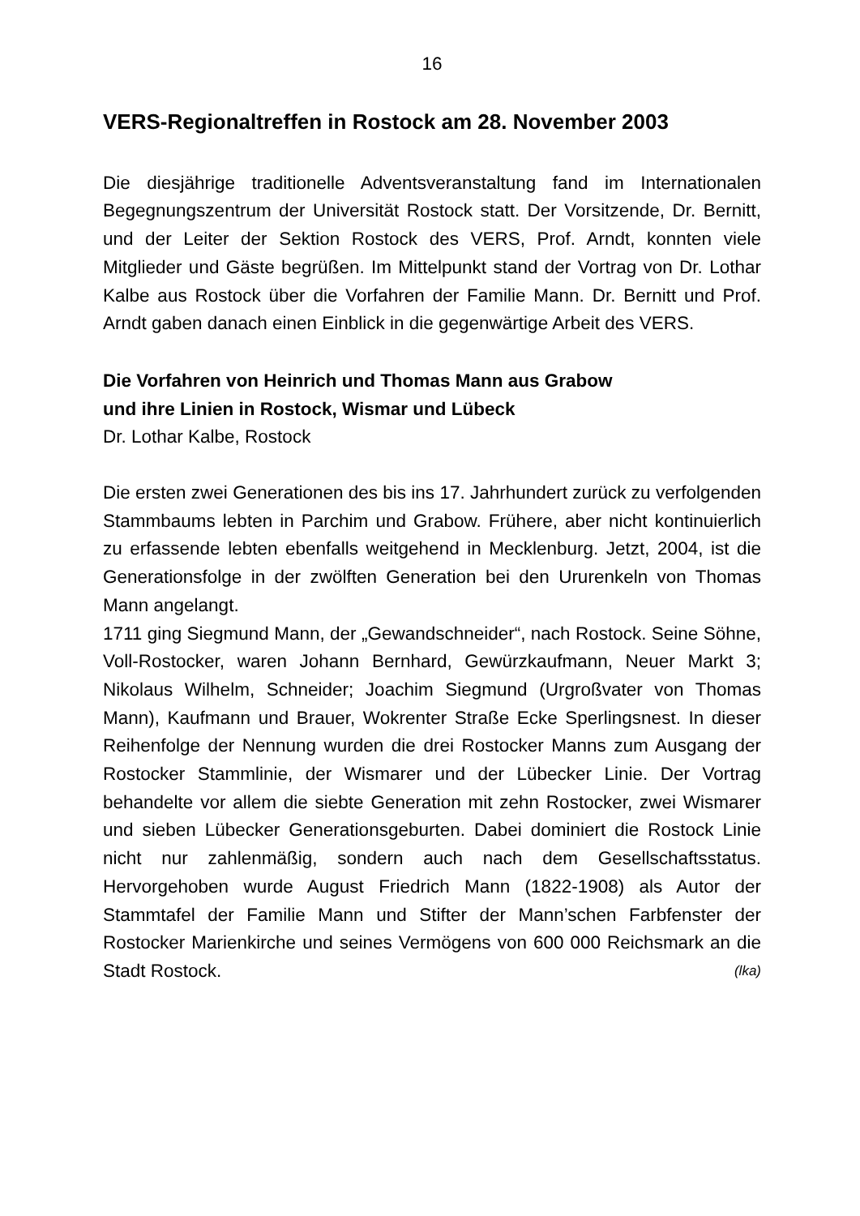16
VERS-Regionaltreffen in Rostock am 28. November 2003
Die diesjährige traditionelle Adventsveranstaltung fand im Internationalen Begegnungszentrum der Universität Rostock statt. Der Vorsitzende, Dr. Bernitt, und der Leiter der Sektion Rostock des VERS, Prof. Arndt, konnten viele Mitglieder und Gäste begrüßen. Im Mittelpunkt stand der Vortrag von Dr. Lothar Kalbe aus Rostock über die Vorfahren der Familie Mann. Dr. Bernitt und Prof. Arndt gaben danach einen Einblick in die gegenwärtige Arbeit des VERS.
Die Vorfahren von Heinrich und Thomas Mann aus Grabow
und ihre Linien in Rostock, Wismar und Lübeck
Dr. Lothar Kalbe, Rostock
Die ersten zwei Generationen des bis ins 17. Jahrhundert zurück zu verfolgenden Stammbaums lebten in Parchim und Grabow. Frühere, aber nicht kontinuierlich zu erfassende lebten ebenfalls weitgehend in Mecklenburg. Jetzt, 2004, ist die Generationsfolge in der zwölften Generation bei den Ururenkeln von Thomas Mann angelangt.
1711 ging Siegmund Mann, der „Gewandschneider“, nach Rostock. Seine Söhne, Voll-Rostocker, waren Johann Bernhard, Gewürzkaufmann, Neuer Markt 3; Nikolaus Wilhelm, Schneider; Joachim Siegmund (Urgroßvater von Thomas Mann), Kaufmann und Brauer, Wokrenter Straße Ecke Sperlingsnest. In dieser Reihenfolge der Nennung wurden die drei Rostocker Manns zum Ausgang der Rostocker Stammlinie, der Wismarer und der Lübecker Linie. Der Vortrag behandelte vor allem die siebte Generation mit zehn Rostocker, zwei Wismarer und sieben Lübecker Generationsgeburten. Dabei dominiert die Rostock Linie nicht nur zahlenmäßig, sondern auch nach dem Gesellschaftsstatus. Hervorgehoben wurde August Friedrich Mann (1822-1908) als Autor der Stammtafel der Familie Mann und Stifter der Mann’schen Farbfenster der Rostocker Marienkirche und seines Vermögens von 600 000 Reichsmark an die Stadt Rostock. (lka)